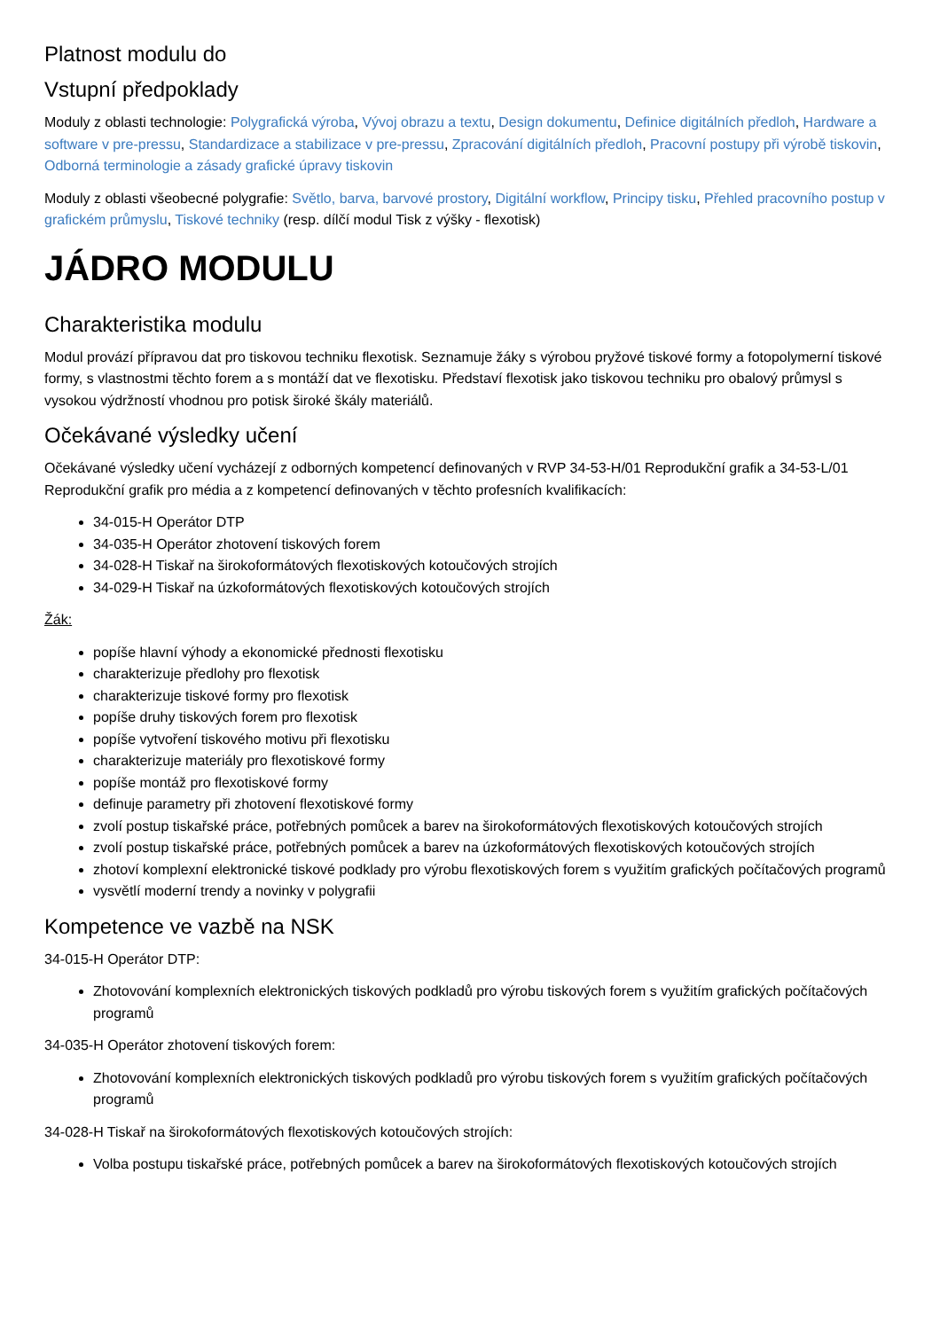Platnost modulu do
Vstupní předpoklady
Moduly z oblasti technologie: Polygrafická výroba, Vývoj obrazu a textu, Design dokumentu, Definice digitálních předloh, Hardware a software v pre-pressu, Standardizace a stabilizace v pre-pressu, Zpracování digitálních předloh, Pracovní postupy při výrobě tiskovin, Odborná terminologie a zásady grafické úpravy tiskovin
Moduly z oblasti všeobecné polygrafie: Světlo, barva, barvové prostory, Digitální workflow, Principy tisku, Přehled pracovního postup v grafickém průmyslu, Tiskové techniky (resp. dílčí modul Tisk z výšky - flexotisk)
JÁDRO MODULU
Charakteristika modulu
Modul provází přípravou dat pro tiskovou techniku flexotisk. Seznamuje žáky s výrobou pryžové tiskové formy a fotopolymerní tiskové formy, s vlastnostmi těchto forem a s montáží dat ve flexotisku. Představí flexotisk jako tiskovou techniku pro obalový průmysl s vysokou výdržností vhodnou pro potisk široké škály materiálů.
Očekávané výsledky učení
Očekávané výsledky učení vycházejí z odborných kompetencí definovaných v RVP 34-53-H/01 Reprodukční grafik a 34-53-L/01 Reprodukční grafik pro média a z kompetencí definovaných v těchto profesních kvalifikacích:
34-015-H Operátor DTP
34-035-H Operátor zhotovení tiskových forem
34-028-H Tiskař na širokoformátových flexotiskových kotoučových strojích
34-029-H Tiskař na úzkoformátových flexotiskových kotoučových strojích
Žák:
popíše hlavní výhody a ekonomické přednosti flexotisku
charakterizuje předlohy pro flexotisk
charakterizuje tiskové formy pro flexotisk
popíše druhy tiskových forem pro flexotisk
popíše vytvoření tiskového motivu při flexotisku
charakterizuje materiály pro flexotiskové formy
popíše montáž pro flexotiskové formy
definuje parametry při zhotovení flexotiskové formy
zvolí postup tiskařské práce, potřebných pomůcek a barev na širokoformátových flexotiskových kotoučových strojích
zvolí postup tiskařské práce, potřebných pomůcek a barev na úzkoformátových flexotiskových kotoučových strojích
zhotoví komplexní elektronické tiskové podklady pro výrobu flexotiskových forem s využitím grafických počítačových programů
vysvětlí moderní trendy a novinky v polygrafii
Kompetence ve vazbě na NSK
34-015-H Operátor DTP:
Zhotovování komplexních elektronických tiskových podkladů pro výrobu tiskových forem s využitím grafických počítačových programů
34-035-H Operátor zhotovení tiskových forem:
Zhotovování komplexních elektronických tiskových podkladů pro výrobu tiskových forem s využitím grafických počítačových programů
34-028-H Tiskař na širokoformátových flexotiskových kotoučových strojích:
Volba postupu tiskařské práce, potřebných pomůcek a barev na širokoformátových flexotiskových kotoučových strojích